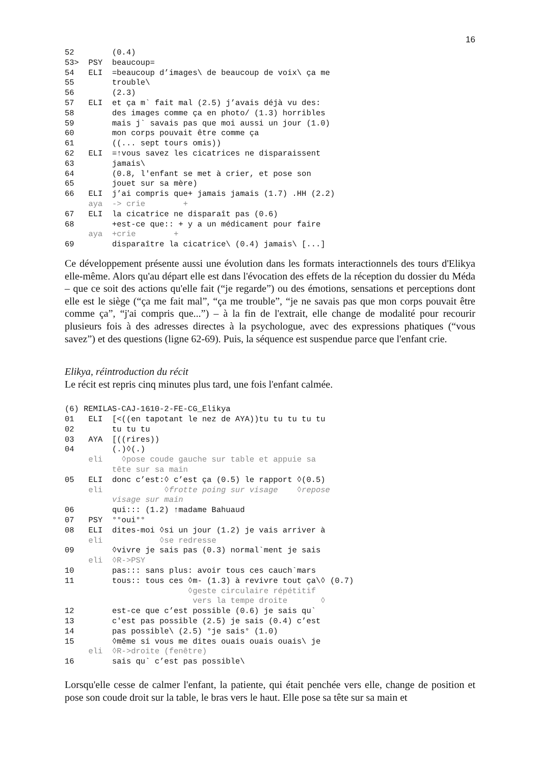16
52        (0.4)
53>  PSY  beaucoup=
54   ELI  =beaucoup d’images\ de beaucoup de voix\ ça me
55        trouble\
56        (2.3)
57   ELI  et ça m` fait mal (2.5) j’avais déjà vu des:
58        des images comme ça en photo/ (1.3) horribles
59        mais j` savais pas que moi aussi un jour (1.0)
60        mon corps pouvait être comme ça
61        ((... sept tours omis))
62   ELI  =↑vous savez les cicatrices ne disparaissent
63        jamais\
64        (0.8, l'enfant se met à crier, et pose son
65        jouet sur sa mère)
66   ELI  j’ai compris que+ jamais jamais (1.7) .HH (2.2)
     aya  -> crie        +
67   ELI  la cicatrice ne disparaît pas (0.6)
68        +est-ce que:: + y a un médicament pour faire
     aya  +crie        +
69        disparaître la cicatrice\ (0.4) jamais\ [...]
Ce développement présente aussi une évolution dans les formats interactionnels des tours d'Elikya elle-même. Alors qu'au départ elle est dans l'évocation des effets de la réception du dossier du Méda – que ce soit des actions qu'elle fait (“je regarde”) ou des émotions, sensations et perceptions dont elle est le siège (“ça me fait mal”, “ça me trouble”, “je ne savais pas que mon corps pouvait être comme ça”, “j'ai compris que...”) – à la fin de l'extrait, elle change de modalité pour recourir plusieurs fois à des adresses directes à la psychologue, avec des expressions phatiques (“vous savez”) et des questions (ligne 62-69). Puis, la séquence est suspendue parce que l'enfant crie.
Elikya, réintroduction du récit
Le récit est repris cinq minutes plus tard, une fois l'enfant calmée.
(6) REMILAS-CAJ-1610-2-FE-CG_Elikya
01   ELI  [<((en tapotant le nez de AYA))tu tu tu tu tu
02        tu tu tu
03   AYA  [((rires))
04        (.)◊(.)
     eli    ◊pose coude gauche sur table et appuie sa
          tête sur sa main
05   ELI  donc c’est:◊ c’est ça (0.5) le rapport ◊(0.5)
     eli             ◊frotte poing sur visage    ◊repose
          visage sur main
06        qui::: (1.2) ↑madame Bahuaud
07   PSY  °°oui°°
08   ELI  dites-moi ◊si un jour (1.2) je vais arriver à
     eli            ◊se redresse
09        ◊vivre je sais pas (0.3) normal`ment je sais
     eli  ◊R->PSY
10        pas::: sans plus: avoir tous ces cauch`mars
11        tous:: tous ces ◊m- (1.3) à revivre tout ça\◊ (0.7)
                          ◊geste circulaire répétitif
                           vers la tempe droite       ◊
12        est-ce que c’est possible (0.6) je sais qu`
13        c'est pas possible (2.5) je sais (0.4) c’est
14        pas possible\ (2.5) °je sais° (1.0)
15        ◊même si vous me dites ouais ouais ouais\ je
     eli  ◊R->droite (fenêtre)
16        sais qu` c’est pas possible\
Lorsqu'elle cesse de calmer l'enfant, la patiente, qui était penchée vers elle, change de position et pose son coude droit sur la table, le bras vers le haut. Elle pose sa tête sur sa main et